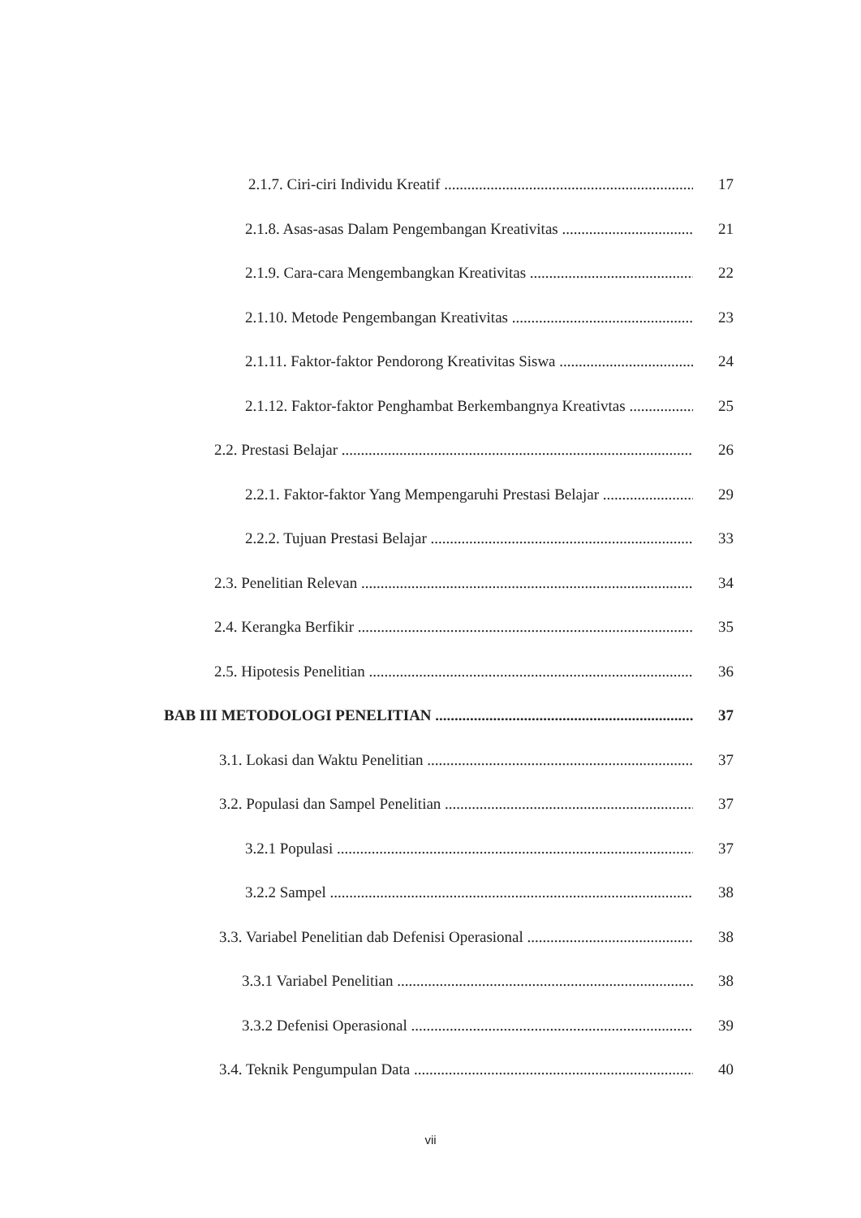2.1.7. Ciri-ciri Individu Kreatif 17
2.1.8. Asas-asas Dalam Pengembangan Kreativitas 21
2.1.9. Cara-cara Mengembangkan Kreativitas 22
2.1.10. Metode Pengembangan Kreativitas 23
2.1.11. Faktor-faktor Pendorong Kreativitas Siswa 24
2.1.12. Faktor-faktor Penghambat Berkembangnya Kreativtas 25
2.2. Prestasi Belajar 26
2.2.1. Faktor-faktor Yang Mempengaruhi Prestasi Belajar 29
2.2.2. Tujuan Prestasi Belajar 33
2.3. Penelitian Relevan 34
2.4. Kerangka Berfikir 35
2.5. Hipotesis Penelitian 36
BAB III METODOLOGI PENELITIAN 37
3.1. Lokasi dan Waktu Penelitian 37
3.2. Populasi dan Sampel Penelitian 37
3.2.1 Populasi 37
3.2.2 Sampel 38
3.3. Variabel Penelitian dab Defenisi Operasional 38
3.3.1 Variabel Penelitian 38
3.3.2 Defenisi Operasional 39
3.4. Teknik Pengumpulan Data 40
vii